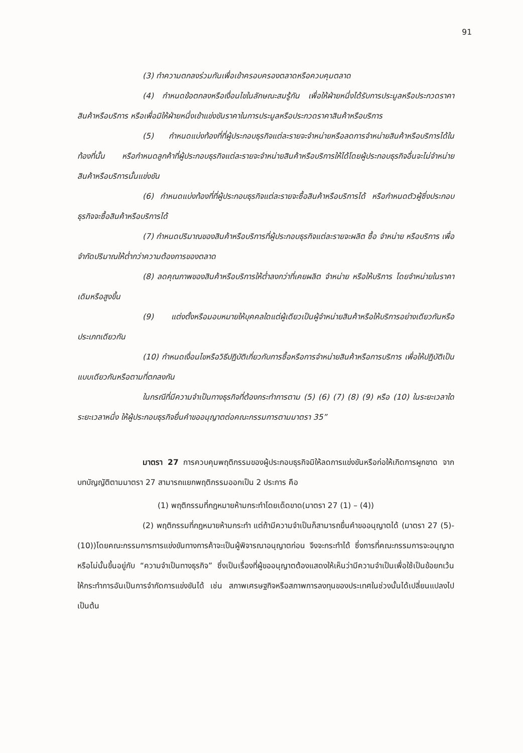91
(3) ทำความตกลงร่วมกันเพื่อเข้าครอบครองตลาดหรือควบคุมตลาด
(4) กำหนดข้อตกลงหรือเงื่อนไขในลักษณะสมรู้กัน เพื่อให้ฝ่ายหนึ่งได้รับการประมูลหรือประกวดราคาสินค้าหรือบริการ หรือเพื่อมิให้ฝ่ายหนึ่งเข้าแข่งขันราคาในการประมูลหรือประกวดราคาสินค้าหรือบริการ
(5) กำหนดแบ่งท้องที่ที่ผู้ประกอบธุรกิจแต่ละรายจะจำหน่ายหรือลดการจำหน่ายสินค้าหรือบริการได้ในท้องที่นั้น หรือกำหนดลูกค้าที่ผู้ประกอบธุรกิจแต่ละรายจะจำหน่ายสินค้าหรือบริการให้ได้โดยผู้ประกอบธุรกิจอื่นจะไม่จำหน่ายสินค้าหรือบริการนั้นแข่งขัน
(6) กำหนดแบ่งท้องที่ที่ผู้ประกอบธุรกิจแต่ละรายจะซื้อสินค้าหรือบริการได้ หรือกำหนดตัวผู้ซึ่งประกอบธุรกิจจะซื้อสินค้าหรือบริการได้
(7) กำหนดปริมาณของสินค้าหรือบริการที่ผู้ประกอบธุรกิจแต่ละรายจะผลิต ซื้อ จำหน่าย หรือบริการ เพื่อจำกัดปริมาณให้ต่ำกว่าความต้องการของตลาด
(8) ลดคุณภาพของสินค้าหรือบริการให้ต่ำลงกว่าที่เคยผลิต จำหน่าย หรือให้บริการ โดยจำหน่ายในราคาเดิมหรือสูงขึ้น
(9) แต่งตั้งหรือมอบหมายให้บุคคลใดแต่ผู้เดียวเป็นผู้จำหน่ายสินค้าหรือให้บริการอย่างเดียวกันหรือประเภทเดียวกัน
(10) กำหนดเงื่อนไขหรือวิธีปฏิบัติเกี่ยวกับการซื้อหรือการจำหน่ายสินค้าหรือการบริการ เพื่อให้ปฏิบัติเป็นแบบเดียวกันหรือตามที่ตกลงกัน
ในกรณีที่มีความจำเป็นทางธุรกิจที่ต้องกระทำการตาม (5) (6) (7) (8) (9) หรือ (10) ในระยะเวลาใดระยะเวลาหนึ่ง ให้ผู้ประกอบธุรกิจยื่นคำขออนุญาตต่อคณะกรรมการตามมาตรา 35”
มาตรา 27 การควบคุมพฤติกรรมของผู้ประกอบธุรกิจมิให้ลดการแข่งขันหรือก่อให้เกิดการผูกขาด จากบทบัญญัติตามมาตรา 27 สามารถแยกพฤติกรรมออกเป็น 2 ประการ คือ
(1) พฤติกรรมที่กฎหมายห้ามกระทำโดยเด็ดขาด(มาตรา 27 (1) – (4))
(2) พฤติกรรมที่กฎหมายห้ามกระทำ แต่ถ้ามีความจำเป็นก็สามารถยื่นคำขออนุญาตได้ (มาตรา 27 (5)- (10))โดยคณะกรรมการการแข่งขันทางการค้าจะเป็นผู้พิจารณาอนุญาตก่อน จึงจะกระทำได้ ซึ่งการที่คณะกรรมการจะอนุญาตหรือไม่นั้นขึ้นอยู่กับ “ความจำเป็นทางธุรกิจ” ซึ่งเป็นเรื่องที่ผู้ขออนุญาตต้องแสดงให้เห็นว่ามีความจำเป็นเพื่อใช้เป็นข้อยกเว้นให้กระทำการอันเป็นการจำกัดการแข่งขันได้ เช่น สภาพเศรษฐกิจหรือสภาพการลงทุนของประเทศในช่วงนั้นได้เปลี่ยนแปลงไป เป็นต้น